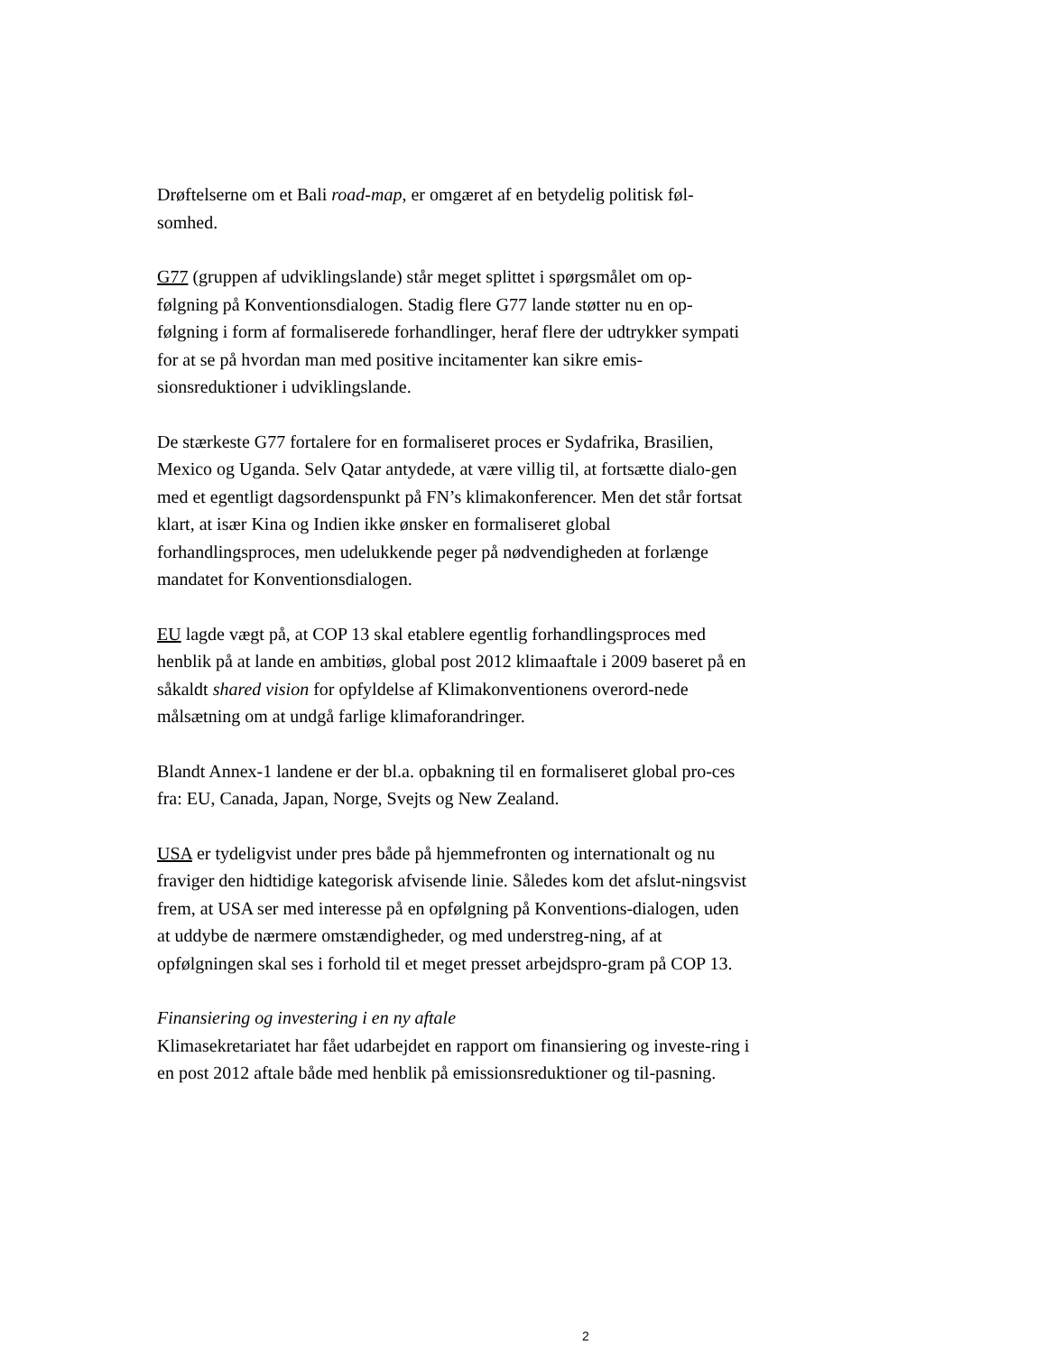Drøftelserne om et Bali road-map, er omgæret af en betydelig politisk føl-somhed.
G77 (gruppen af udviklingslande) står meget splittet i spørgsmålet om op-følgning på Konventionsdialogen. Stadig flere G77 lande støtter nu en op-følgning i form af formaliserede forhandlinger, heraf flere der udtrykker sympati for at se på hvordan man med positive incitamenter kan sikre emis-sionsreduktioner i udviklingslande.
De stærkeste G77 fortalere for en formaliseret proces er Sydafrika, Brasilien, Mexico og Uganda. Selv Qatar antydede, at være villig til, at fortsætte dialo-gen med et egentligt dagsordenspunkt på FN’s klimakonferencer. Men det står fortsat klart, at især Kina og Indien ikke ønsker en formaliseret global forhandlingsproces, men udelukkende peger på nødvendigheden at forlænge mandatet for Konventionsdialogen.
EU lagde vægt på, at COP 13 skal etablere egentlig forhandlingsproces med henblik på at lande en ambitiøs, global post 2012 klimaaftale i 2009 baseret på en såkaldt shared vision for opfyldelse af Klimakonventionens overord-nede målsætning om at undgå farlige klimaforandringer.
Blandt Annex-1 landene er der bl.a. opbakning til en formaliseret global pro-ces fra: EU, Canada, Japan, Norge, Svejts og New Zealand.
USA er tydeligvist under pres både på hjemmefronten og internationalt og nu fraviger den hidtidige kategorisk afvisende linie. Således kom det afslut-ningsvist frem, at USA ser med interesse på en opfølgning på Konventions-dialogen, uden at uddybe de nærmere omstændigheder, og med understreg-ning, af at opfølgningen skal ses i forhold til et meget presset arbejdspro-gram på COP 13.
Finansiering og investering i en ny aftale
Klimasekretariatet har fået udarbejdet en rapport om finansiering og investe-ring i en post 2012 aftale både med henblik på emissionsreduktioner og til-pasning.
2